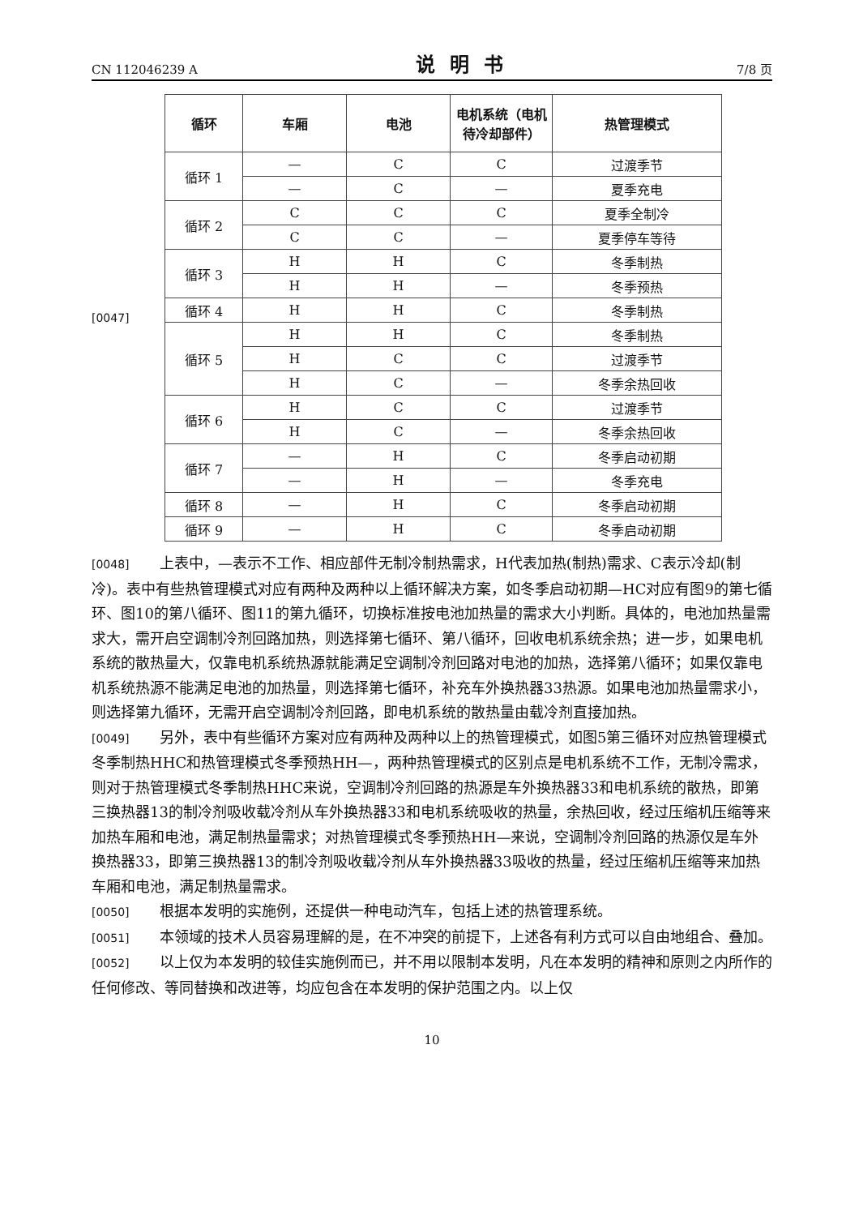CN 112046239 A 说明书 7/8 页
[0047]
| 循环 | 车厢 | 电池 | 电机系统（电机待冷却部件） | 热管理模式 |
| --- | --- | --- | --- | --- |
| 循环 1 | — | C | C | 过渡季节 |
| | — | C | — | 夏季充电 |
| 循环 2 | C | C | C | 夏季全制冷 |
| | C | C | — | 夏季停车等待 |
| 循环 3 | H | H | C | 冬季制热 |
| | H | H | — | 冬季预热 |
| 循环 4 | H | H | C | 冬季制热 |
| 循环 5 | H | H | C | 冬季制热 |
| | H | C | C | 过渡季节 |
| | H | C | — | 冬季余热回收 |
| 循环 6 | H | C | C | 过渡季节 |
| | H | C | — | 冬季余热回收 |
| 循环 7 | — | H | C | 冬季启动初期 |
| | — | H | — | 冬季充电 |
| 循环 8 | — | H | C | 冬季启动初期 |
| 循环 9 | — | H | C | 冬季启动初期 |
[0048] 上表中，—表示不工作、相应部件无制冷制热需求，H代表加热(制热)需求、C表示冷却(制冷)。表中有些热管理模式对应有两种及两种以上循环解决方案，如冬季启动初期—HC对应有图9的第七循环、图10的第八循环、图11的第九循环，切换标准按电池加热量的需求大小判断。具体的，电池加热量需求大，需开启空调制冷剂回路加热，则选择第七循环、第八循环，回收电机系统余热；进一步，如果电机系统的散热量大，仅靠电机系统热源就能满足空调制冷剂回路对电池的加热，选择第八循环；如果仅靠电机系统热源不能满足电池的加热量，则选择第七循环，补充车外换热器33热源。如果电池加热量需求小，则选择第九循环，无需开启空调制冷剂回路，即电机系统的散热量由载冷剂直接加热。
[0049] 另外，表中有些循环方案对应有两种及两种以上的热管理模式，如图5第三循环对应热管理模式冬季制热HHC和热管理模式冬季预热HH—，两种热管理模式的区别点是电机系统不工作，无制冷需求，则对于热管理模式冬季制热HHC来说，空调制冷剂回路的热源是车外换热器33和电机系统的散热，即第三换热器13的制冷剂吸收载冷剂从车外换热器33和电机系统吸收的热量，余热回收，经过压缩机压缩等来加热车厢和电池，满足制热量需求；对热管理模式冬季预热HH—来说，空调制冷剂回路的热源仅是车外换热器33，即第三换热器13的制冷剂吸收载冷剂从车外换热器33吸收的热量，经过压缩机压缩等来加热车厢和电池，满足制热量需求。
[0050] 根据本发明的实施例，还提供一种电动汽车，包括上述的热管理系统。
[0051] 本领域的技术人员容易理解的是，在不冲突的前提下，上述各有利方式可以自由地组合、叠加。
[0052] 以上仅为本发明的较佳实施例而已，并不用以限制本发明，凡在本发明的精神和原则之内所作的任何修改、等同替换和改进等，均应包含在本发明的保护范围之内。以上仅
10